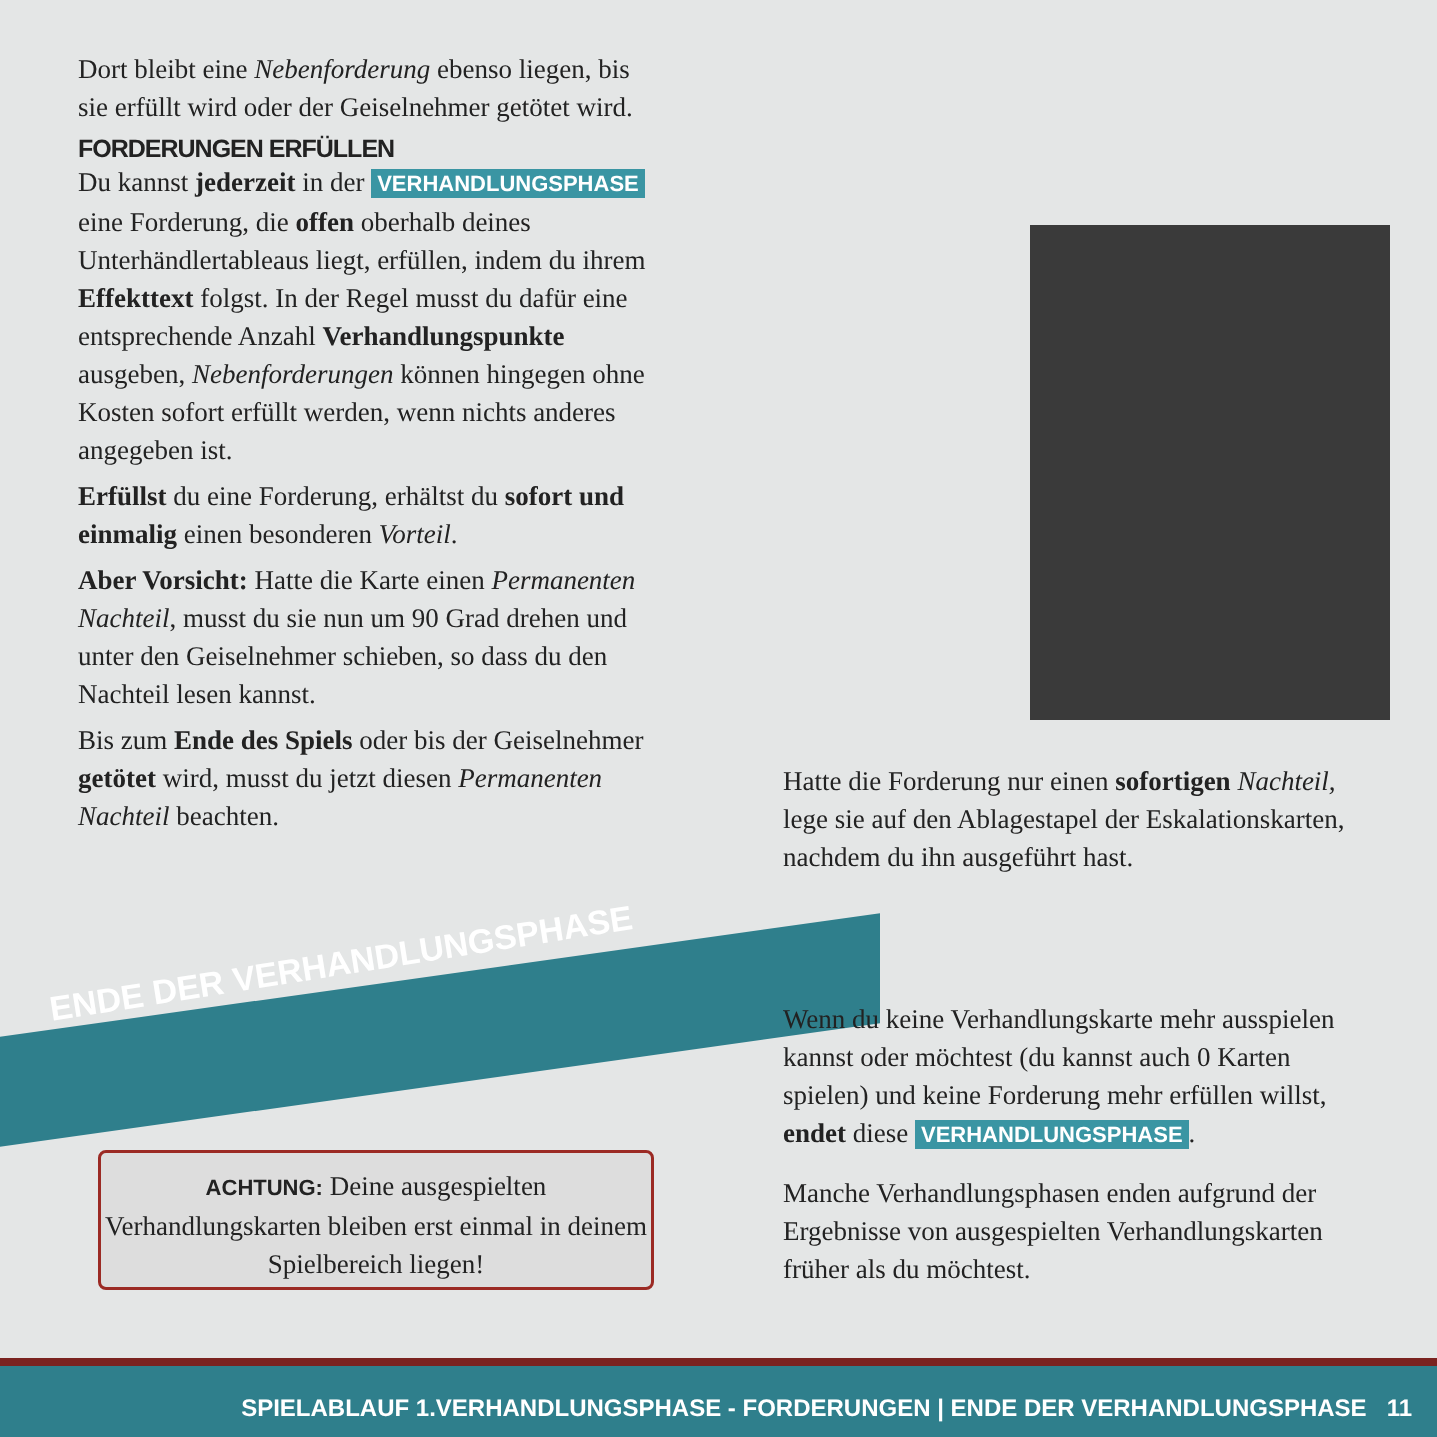Dort bleibt eine Nebenforderung ebenso liegen, bis sie erfüllt wird oder der Geiselnehmer getötet wird.
FORDERUNGEN ERFÜLLEN
Du kannst jederzeit in der VERHANDLUNGSPHASE eine Forderung, die offen oberhalb deines Unterhändlertableaus liegt, erfüllen, indem du ihrem Effekttext folgst. In der Regel musst du dafür eine entsprechende Anzahl Verhandlungspunkte ausgeben, Nebenforderungen können hingegen ohne Kosten sofort erfüllt werden, wenn nichts anderes angegeben ist.
Erfüllst du eine Forderung, erhältst du sofort und einmalig einen besonderen Vorteil.
Aber Vorsicht: Hatte die Karte einen Permanenten Nachteil, musst du sie nun um 90 Grad drehen und unter den Geiselnehmer schieben, so dass du den Nachteil lesen kannst.
Bis zum Ende des Spiels oder bis der Geiselnehmer getötet wird, musst du jetzt diesen Permanenten Nachteil beachten.
Hatte die Forderung nur einen sofortigen Nachteil, lege sie auf den Ablagestapel der Eskalationskarten, nachdem du ihn ausgeführt hast.
ENDE DER VERHANDLUNGSPHASE
ACHTUNG: Deine ausgespielten Verhandlungskarten bleiben erst einmal in deinem Spielbereich liegen!
Wenn du keine Verhandlungskarte mehr ausspielen kannst oder möchtest (du kannst auch 0 Karten spielen) und keine Forderung mehr erfüllen willst, endet diese VERHANDLUNGSPHASE.
Manche Verhandlungsphasen enden aufgrund der Ergebnisse von ausgespielten Verhandlungskarten früher als du möchtest.
SPIELABLAUF 1.VERHANDLUNGSPHASE - FORDERUNGEN | ENDE DER VERHANDLUNGSPHASE 11